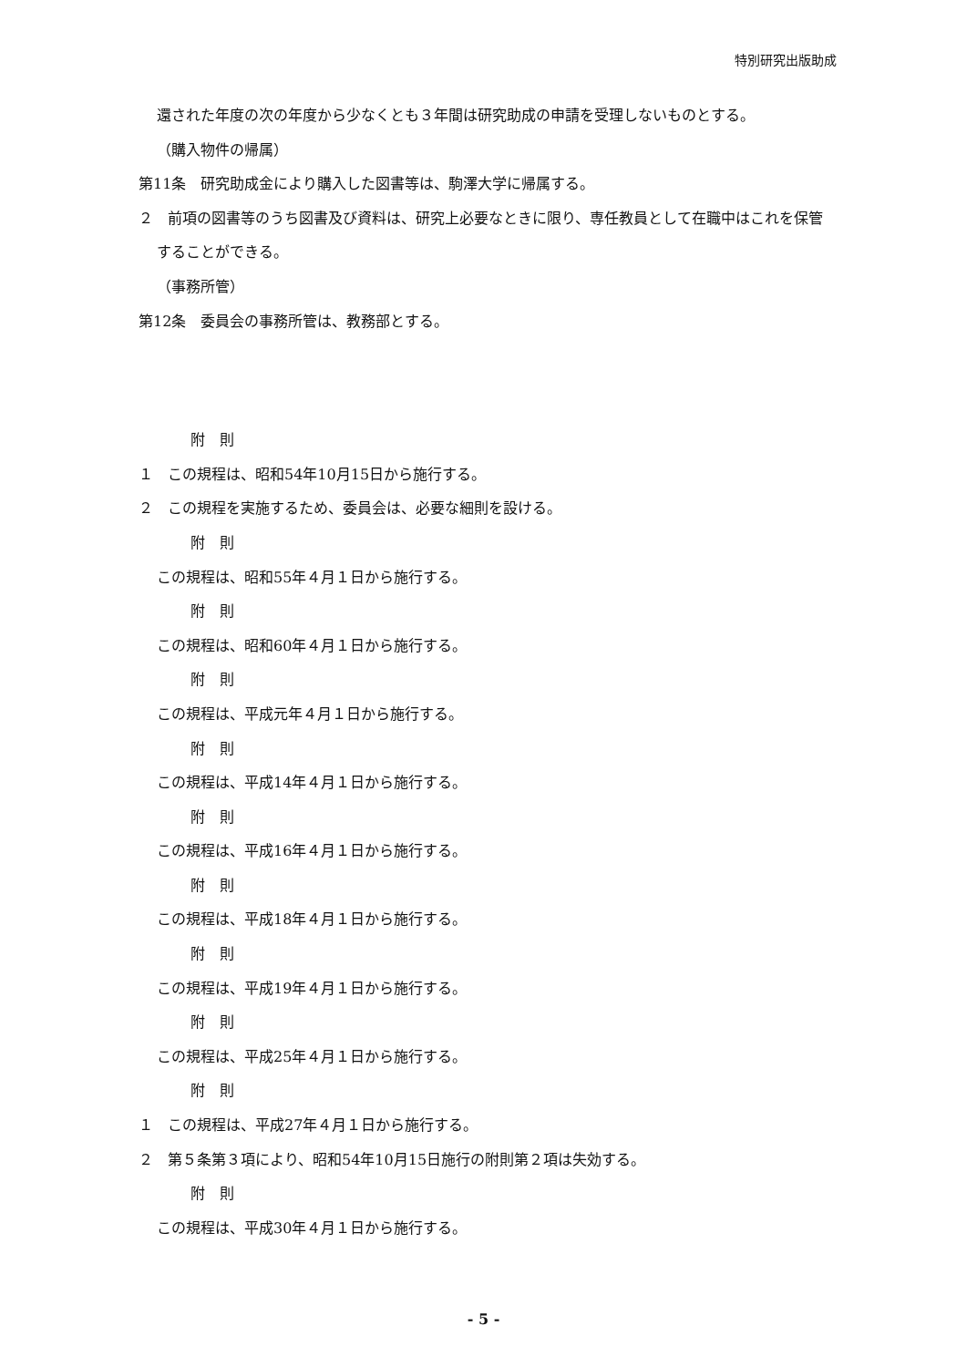特別研究出版助成
還された年度の次の年度から少なくとも３年間は研究助成の申請を受理しないものとする。
（購入物件の帰属）
第11条　研究助成金により購入した図書等は、駒澤大学に帰属する。
２　前項の図書等のうち図書及び資料は、研究上必要なときに限り、専任教員として在職中はこれを保管することができる。
（事務所管）
第12条　委員会の事務所管は、教務部とする。
附　則
１　この規程は、昭和54年10月15日から施行する。
２　この規程を実施するため、委員会は、必要な細則を設ける。
附　則
この規程は、昭和55年４月１日から施行する。
附　則
この規程は、昭和60年４月１日から施行する。
附　則
この規程は、平成元年４月１日から施行する。
附　則
この規程は、平成14年４月１日から施行する。
附　則
この規程は、平成16年４月１日から施行する。
附　則
この規程は、平成18年４月１日から施行する。
附　則
この規程は、平成19年４月１日から施行する。
附　則
この規程は、平成25年４月１日から施行する。
附　則
１　この規程は、平成27年４月１日から施行する。
２　第５条第３項により、昭和54年10月15日施行の附則第２項は失効する。
附　則
この規程は、平成30年４月１日から施行する。
- 5 -